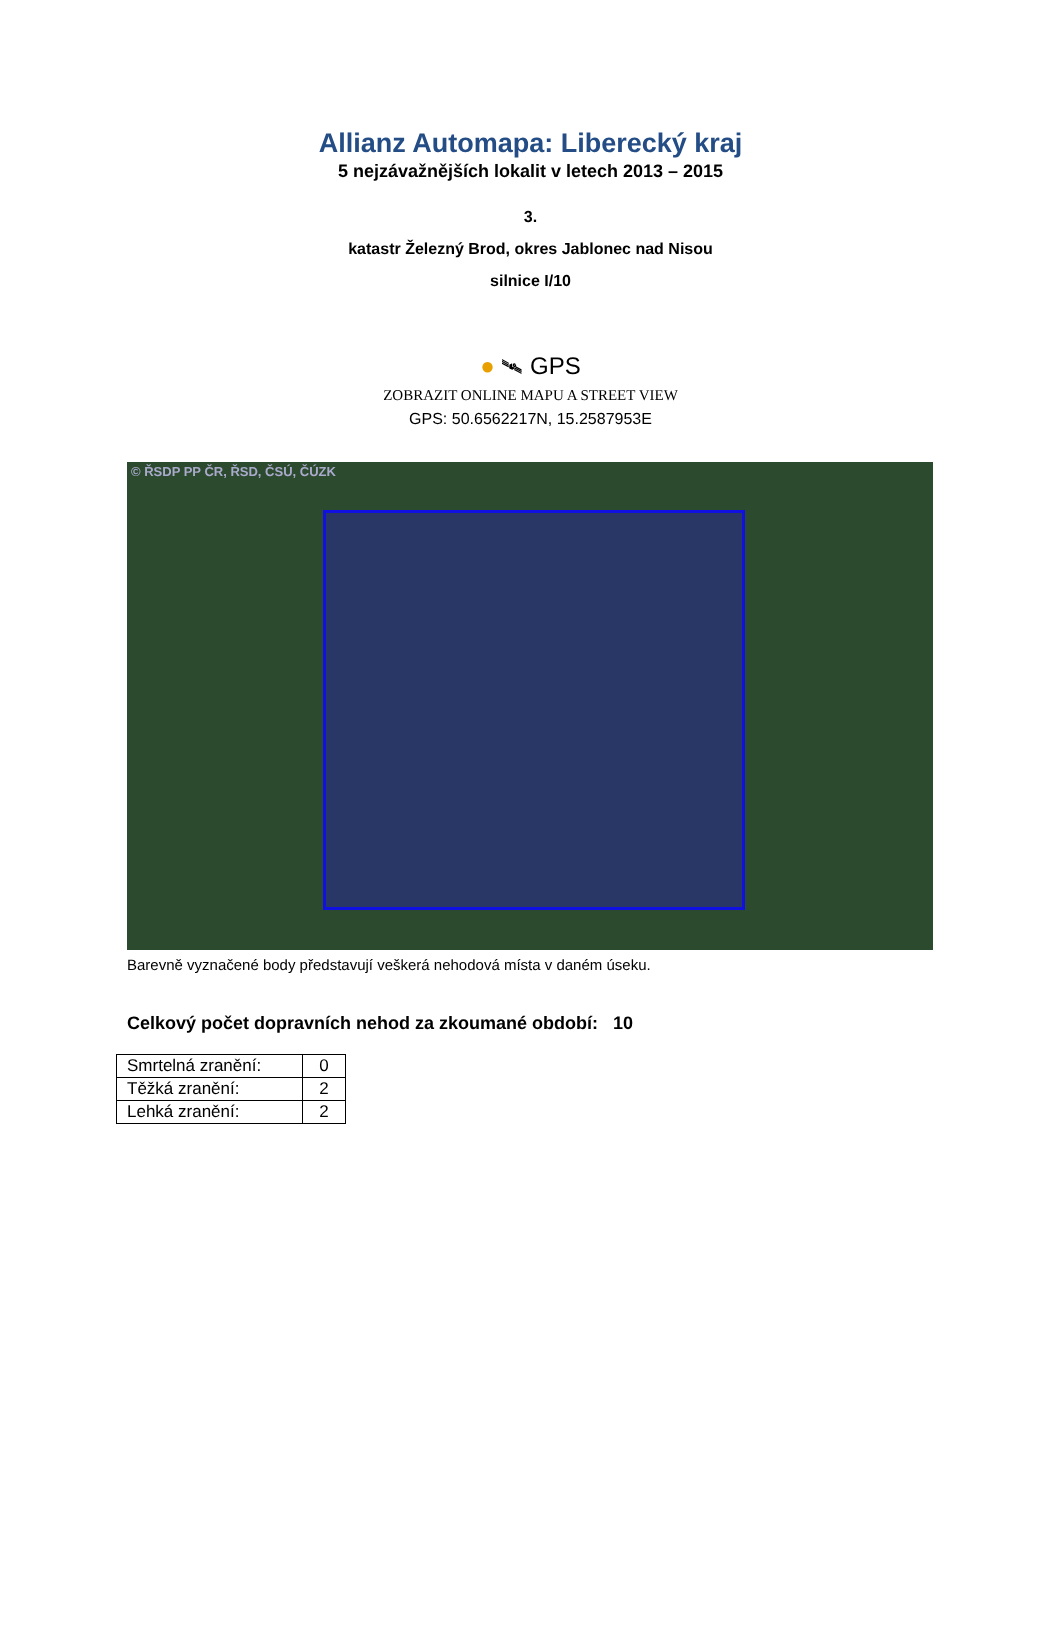Allianz Automapa: Liberecký kraj
5 nejzávažnějších lokalit v letech 2013 – 2015
3.
katastr Železný Brod, okres Jablonec nad Nisou
silnice I/10
● 🛰 GPS
ZOBRAZIT ONLINE MAPU A STREET VIEW
GPS: 50.6562217N, 15.2587953E
© ŘSDP PP ČR, ŘSD, ČSÚ, ČÚZK
Barevně vyznačené body představují veškerá nehodová místa v daném úseku.
Celkový počet dopravních nehod za zkoumané období: 10
| Smrtelná zranění: | 0 |
| Těžká zranění: | 2 |
| Lehká zranění: | 2 |